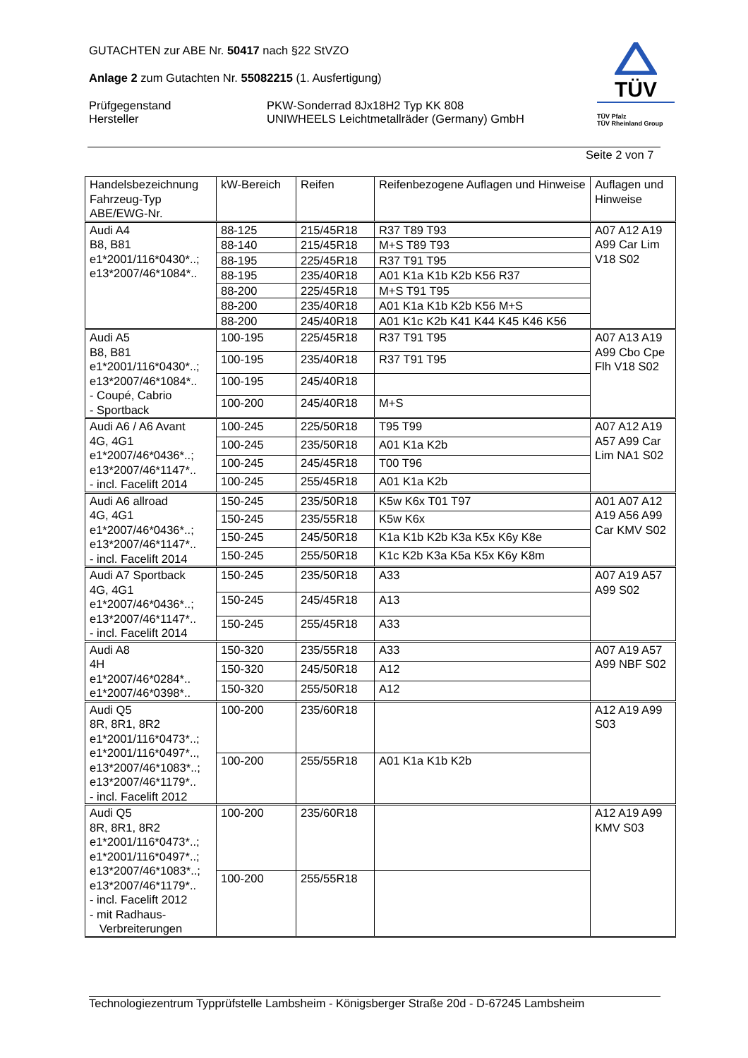GUTACHTEN zur ABE Nr. 50417 nach §22 StVZO
Anlage 2 zum Gutachten Nr. 55082215 (1. Ausfertigung)
Prüfgegenstand
Hersteller
PKW-Sonderrad 8Jx18H2 Typ KK 808
UNIWHEELS Leichtmetallräder (Germany) GmbH
TÜV
TÜV Pfalz
TÜV Rheinland Group
Seite 2 von 7
| Handelsbezeichnung Fahrzeug-Typ ABE/EWG-Nr. | kW-Bereich | Reifen | Reifenbezogene Auflagen und Hinweise | Auflagen und Hinweise |
| --- | --- | --- | --- | --- |
| Audi A4 B8, B81 e1*2001/116*0430*..; e13*2007/46*1084*.. | 88-125 | 215/45R18 | R37 T89 T93 | A07 A12 A19 A99 Car Lim V18 S02 |
| | 88-140 | 215/45R18 | M+S T89 T93 | |
| | 88-195 | 225/45R18 | R37 T91 T95 | |
| | 88-195 | 235/40R18 | A01 K1a K1b K2b K56 R37 | |
| | 88-200 | 225/45R18 | M+S T91 T95 | |
| | 88-200 | 235/40R18 | A01 K1a K1b K2b K56 M+S | |
| | 88-200 | 245/40R18 | A01 K1c K2b K41 K44 K45 K46 K56 | |
| Audi A5 B8, B81 e1*2001/116*0430*..; e13*2007/46*1084*.. - Coupé, Cabrio - Sportback | 100-195 | 225/45R18 | R37 T91 T95 | A07 A13 A19 A99 Cbo Cpe Flh V18 S02 |
| | 100-195 | 235/40R18 | R37 T91 T95 | |
| | 100-195 | 245/40R18 | | |
| | 100-200 | 245/40R18 | M+S | |
| Audi A6 / A6 Avant 4G, 4G1 e1*2007/46*0436*..; e13*2007/46*1147*.. - incl. Facelift 2014 | 100-245 | 225/50R18 | T95 T99 | A07 A12 A19 A57 A99 Car Lim NA1 S02 |
| | 100-245 | 235/50R18 | A01 K1a K2b | |
| | 100-245 | 245/45R18 | T00 T96 | |
| | 100-245 | 255/45R18 | A01 K1a K2b | |
| Audi A6 allroad 4G, 4G1 e1*2007/46*0436*..; e13*2007/46*1147*.. - incl. Facelift 2014 | 150-245 | 235/50R18 | K5w K6x T01 T97 | A01 A07 A12 A19 A56 A99 Car KMV S02 |
| | 150-245 | 235/55R18 | K5w K6x | |
| | 150-245 | 245/50R18 | K1a K1b K2b K3a K5x K6y K8e | |
| | 150-245 | 255/50R18 | K1c K2b K3a K5a K5x K6y K8m | |
| Audi A7 Sportback 4G, 4G1 e1*2007/46*0436*..; e13*2007/46*1147*.. - incl. Facelift 2014 | 150-245 | 235/50R18 | A33 | A07 A19 A57 A99 S02 |
| | 150-245 | 245/45R18 | A13 | |
| | 150-245 | 255/45R18 | A33 | |
| Audi A8 4H e1*2007/46*0284*.. e1*2007/46*0398*.. | 150-320 | 235/55R18 | A33 | A07 A19 A57 A99 NBF S02 |
| | 150-320 | 245/50R18 | A12 | |
| | 150-320 | 255/50R18 | A12 | |
| Audi Q5 8R, 8R1, 8R2 e1*2001/116*0473*..; e1*2001/116*0497*.., e13*2007/46*1083*..; e13*2007/46*1179*.. - incl. Facelift 2012 | 100-200 | 235/60R18 | | A12 A19 A99 S03 |
| | 100-200 | 255/55R18 | A01 K1a K1b K2b | |
| Audi Q5 8R, 8R1, 8R2 e1*2001/116*0473*..; e1*2001/116*0497*..; e13*2007/46*1083*..; e13*2007/46*1179*.. - incl. Facelift 2012 - mit Radhaus- Verbreiterungen | 100-200 | 235/60R18 | | A12 A19 A99 KMV S03 |
| | 100-200 | 255/55R18 | | |
Technologiezentrum Typprüfstelle Lambsheim - Königsberger Straße 20d - D-67245 Lambsheim